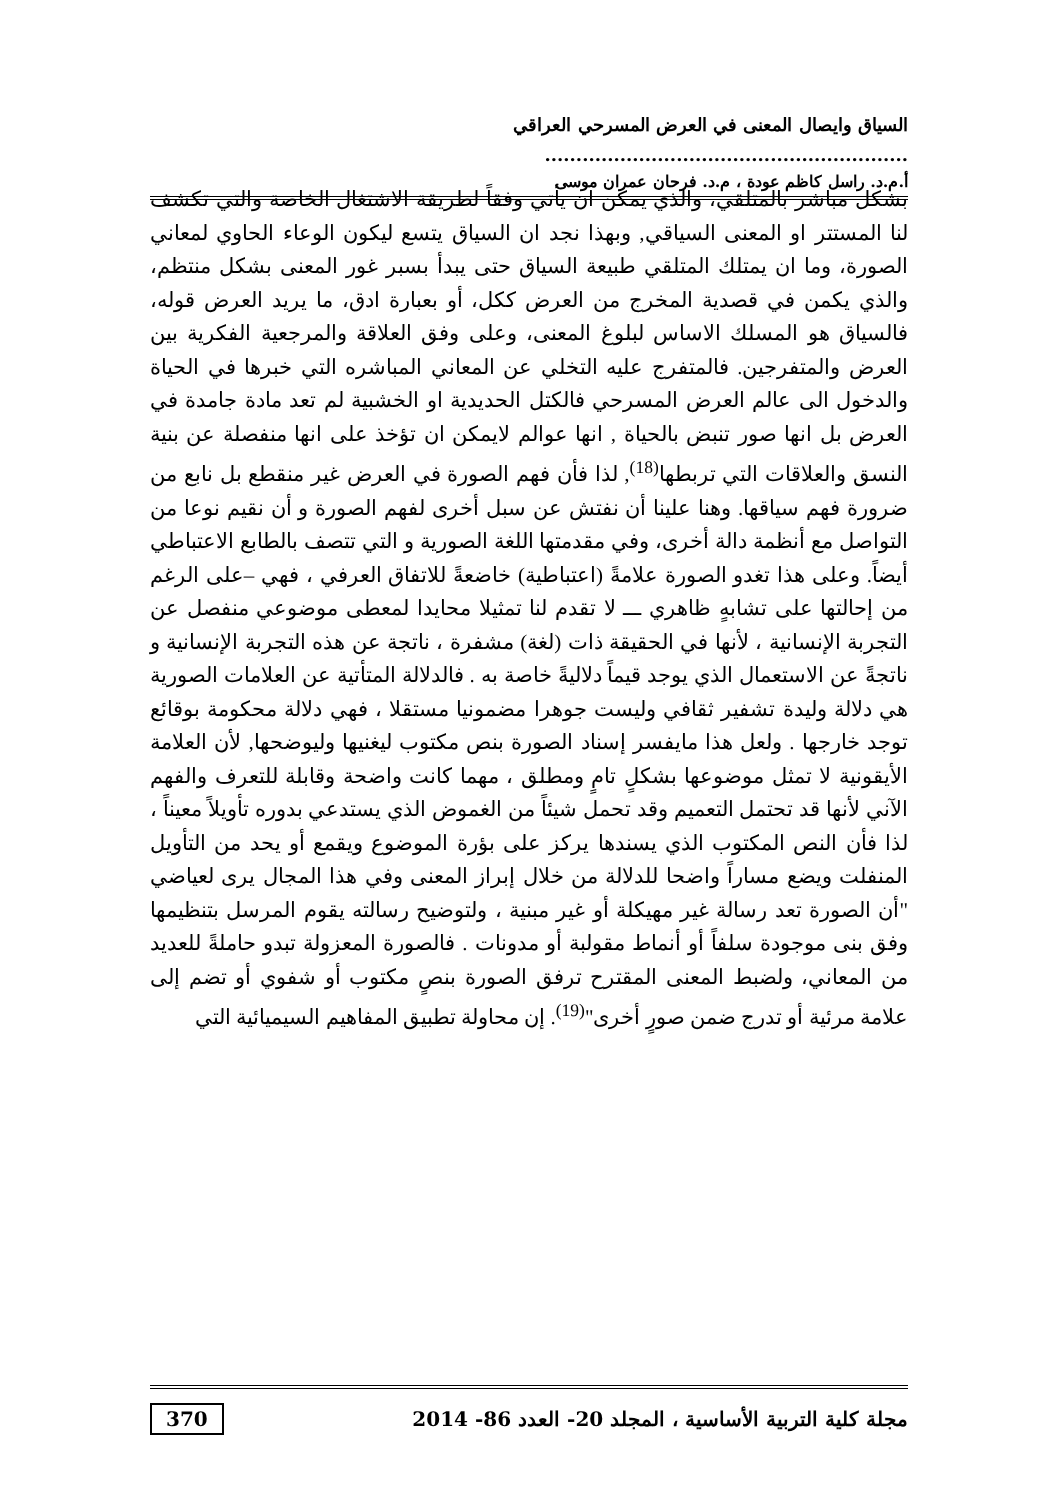السياق وايصال المعنى في العرض المسرحي العراقي ..........................................................
أ.م.د. راسل كاظم عودة ، م.د. فرحان عمران موسى
بشكل مباشر بالمتلقي، والذي يمكن ان يأتي وفقاً لطريقة الاشتغال الخاصة والتي تكشف لنا المستتر او المعنى السياقي, وبهذا نجد ان السياق يتسع ليكون الوعاء الحاوي لمعاني الصورة، وما ان يمتلك المتلقي طبيعة السياق حتى يبدأ بسبر غور المعنى بشكل منتظم، والذي يكمن في قصدية المخرج من العرض ككل، أو بعبارة ادق، ما يريد العرض قوله، فالسياق هو المسلك الاساس لبلوغ المعنى، وعلى وفق العلاقة والمرجعية الفكرية بين العرض والمتفرجين. فالمتفرج عليه التخلي عن المعاني المباشره التي خبرها في الحياة والدخول الى عالم العرض المسرحي فالكتل الحديدية او الخشبية لم تعد مادة جامدة في العرض بل انها صور تنبض بالحياة , انها عوالم لايمكن ان تؤخذ على انها منفصلة عن بنية النسق والعلاقات التي تربطها<sup>(18)</sup>, لذا فأن فهم الصورة في العرض غير منقطع بل نابع من ضرورة فهم سياقها. وهنا علينا أن نفتش عن سبل أخرى لفهم الصورة و أن نقيم نوعا من التواصل مع أنظمة دالة أخرى، وفي مقدمتها اللغة الصورية و التي تتصف بالطابع الاعتباطي أيضاً. وعلى هذا تغدو الصورة علامةً (اعتباطية) خاضعةً للاتفاق العرفي ، فهي –على الرغم من إحالتها على تشابهٍ ظاهري ـــ لا تقدم لنا تمثيلا محايدا لمعطى موضوعي منفصل عن التجربة الإنسانية ، لأنها في الحقيقة ذات (لغة) مشفرة ، ناتجة عن هذه التجربة الإنسانية و ناتجةً عن الاستعمال الذي يوجد قيماً دلاليةً خاصة به . فالدلالة المتأتية عن العلامات الصورية هي دلالة وليدة تشفير ثقافي وليست جوهرا مضمونيا مستقلا ، فهي دلالة محكومة بوقائع توجد خارجها . ولعل هذا مايفسر إسناد الصورة بنص مكتوب ليغنيها وليوضحها, لأن العلامة الأيقونية لا تمثل موضوعها بشكلٍ تامٍ ومطلق ، مهما كانت واضحة وقابلة للتعرف والفهم الآني لأنها قد تحتمل التعميم وقد تحمل شيئاً من الغموض الذي يستدعي بدوره تأويلاً معيناً ، لذا فأن النص المكتوب الذي يسندها يركز على بؤرة الموضوع ويقمع أو يحد من التأويل المنفلت ويضع مساراً واضحا للدلالة من خلال إبراز المعنى وفي هذا المجال يرى لعياضي "أن الصورة تعد رسالة غير مهيكلة أو غير مبنية ، ولتوضيح رسالته يقوم المرسل بتنظيمها وفق بنى موجودة سلفاً أو أنماط مقولبة أو مدونات . فالصورة المعزولة تبدو حاملةً للعديد من المعاني، ولضبط المعنى المقترح ترفق الصورة بنصٍ مكتوب أو شفوي أو تضم إلى علامة مرئية أو تدرج ضمن صورٍ أخرى"<sup>(19)</sup>. إن محاولة تطبيق المفاهيم السيميائية التي
مجلة كلية التربية الأساسية ، المجلد 20- العدد 86- 2014 370